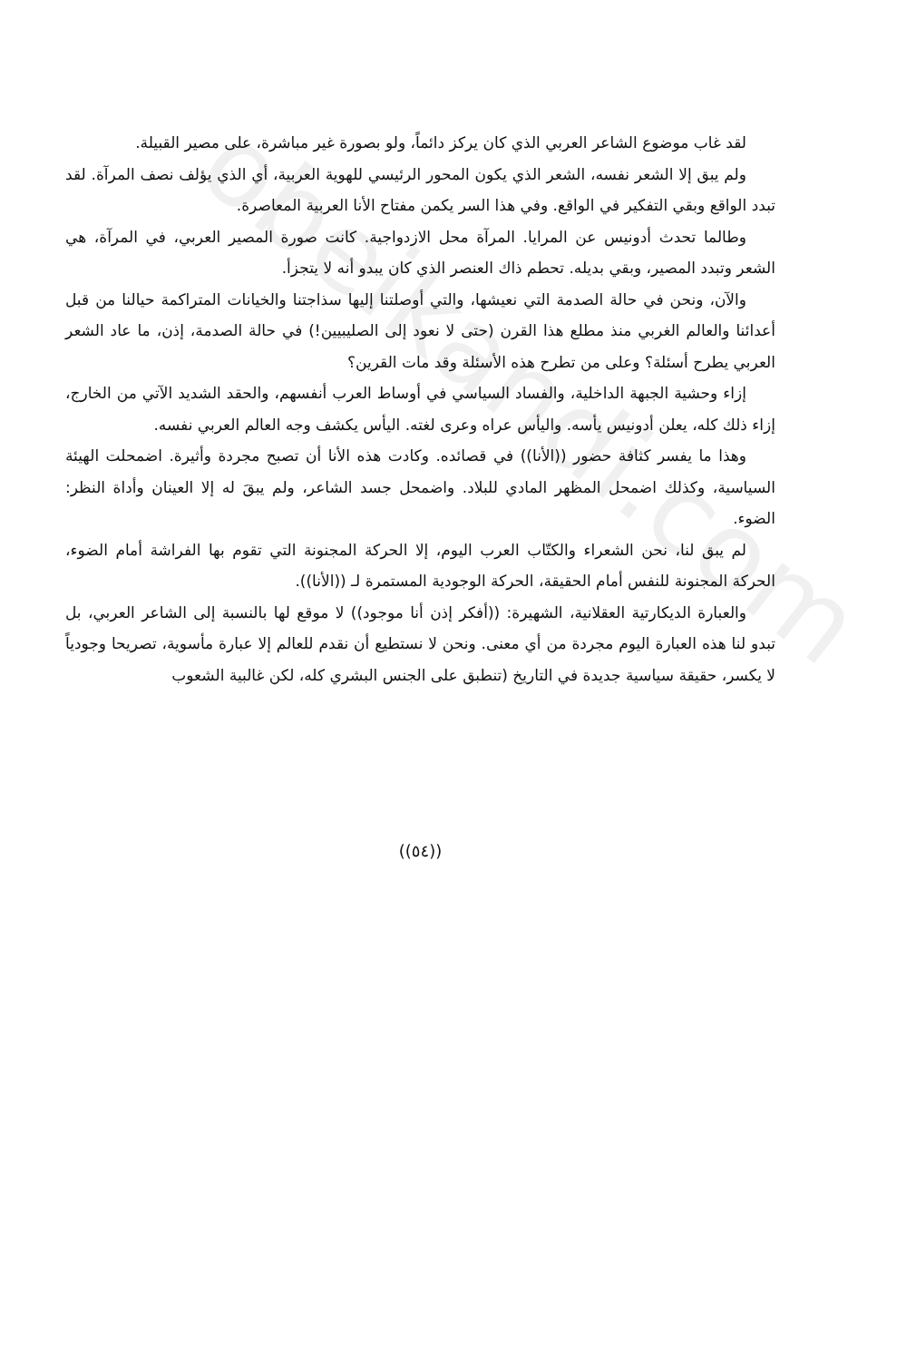لقد غاب موضوع الشاعر العربي الذي كان يركز دائماً، ولو بصورة غير مباشرة، على مصير القبيلة.
ولم يبق إلا الشعر نفسه، الشعر الذي يكون المحور الرئيسي للهوية العربية، أي الذي يؤلف نصف المرآة. لقد تبدد الواقع وبقي التفكير في الواقع. وفي هذا السر يكمن مفتاح الأنا العربية المعاصرة.
وطالما تحدث أدونيس عن المرايا. المرآة محل الازدواجية. كانت صورة المصير العربي، في المرآة، هي الشعر وتبدد المصير، وبقي بديله. تحطم ذاك العنصر الذي كان يبدو أنه لا يتجزأ.
والآن، ونحن في حالة الصدمة التي نعيشها، والتي أوصلتنا إليها سذاجتنا والخيانات المتراكمة حيالنا من قبل أعدائنا والعالم الغربي منذ مطلع هذا القرن (حتى لا نعود إلى الصليبيين!) في حالة الصدمة، إذن، ما عاد الشعر العربي يطرح أسئلة؟ وعلى من تطرح هذه الأسئلة وقد مات القرين؟
إزاء وحشية الجبهة الداخلية، والفساد السياسي في أوساط العرب أنفسهم، والحقد الشديد الآتي من الخارج، إزاء ذلك كله، يعلن أدونيس يأسه. واليأس عراه وعرى لغته. اليأس يكشف وجه العالم العربي نفسه.
وهذا ما يفسر كثافة حضور ((الأنا)) في قصائده. وكادت هذه الأنا أن تصبح مجردة وأثيرة. اضمحلت الهيئة السياسية، وكذلك اضمحل المظهر المادي للبلاد. واضمحل جسد الشاعر، ولم يبقَ له إلا العينان وأداة النظر: الضوء.
لم يبق لنا، نحن الشعراء والكتّاب العرب اليوم، إلا الحركة المجنونة التي تقوم بها الفراشة أمام الضوء، الحركة المجنونة للنفس أمام الحقيقة، الحركة الوجودية المستمرة لـ ((الأنا)).
والعبارة الديكارتية العقلانية، الشهيرة: ((أفكر إذن أنا موجود)) لا موقع لها بالنسبة إلى الشاعر العربي، بل تبدو لنا هذه العبارة اليوم مجردة من أي معنى. ونحن لا نستطيع أن نقدم للعالم إلا عبارة مأسوية، تصريحا وجودياً لا يكسر، حقيقة سياسية جديدة في التاريخ (تنطبق على الجنس البشري كله، لكن غالبية الشعوب
((٥٤))
obeikandi.com